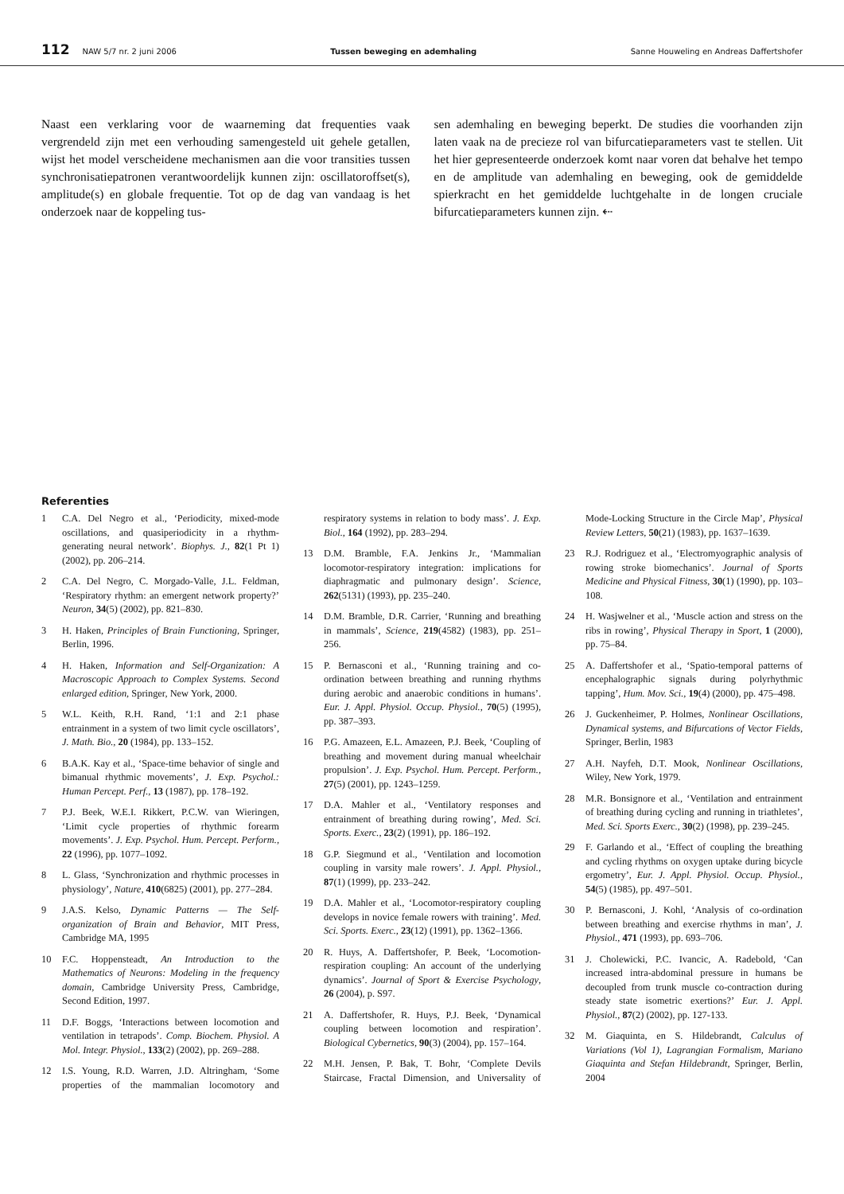112 NAW 5/7 nr. 2 juni 2006 Tussen beweging en ademhaling Sanne Houweling en Andreas Daffertshofer
Naast een verklaring voor de waarneming dat frequenties vaak vergrendeld zijn met een verhouding samengesteld uit gehele getallen, wijst het model verscheidene mechanismen aan die voor transities tussen synchronisatiepatronen verantwoordelijk kunnen zijn: oscillatoroffset(s), amplitude(s) en globale frequentie. Tot op de dag van vandaag is het onderzoek naar de koppeling tus-
sen ademhaling en beweging beperkt. De studies die voorhanden zijn laten vaak na de precieze rol van bifurcatieparameters vast te stellen. Uit het hier gepresenteerde onderzoek komt naar voren dat behalve het tempo en de amplitude van ademhaling en beweging, ook de gemiddelde spierkracht en het gemiddelde luchtgehalte in de longen cruciale bifurcatieparameters kunnen zijn. ⇠
Referenties
1 C.A. Del Negro et al., ‘Periodicity, mixed-mode oscillations, and quasiperiodicity in a rhythm-generating neural network’. Biophys. J., 82(1 Pt 1) (2002), pp. 206–214.
2 C.A. Del Negro, C. Morgado-Valle, J.L. Feldman, ‘Respiratory rhythm: an emergent network property?’ Neuron, 34(5) (2002), pp. 821–830.
3 H. Haken, Principles of Brain Functioning, Springer, Berlin, 1996.
4 H. Haken, Information and Self-Organization: A Macroscopic Approach to Complex Systems. Second enlarged edition, Springer, New York, 2000.
5 W.L. Keith, R.H. Rand, ‘1:1 and 2:1 phase entrainment in a system of two limit cycle oscillators’, J. Math. Bio., 20 (1984), pp. 133–152.
6 B.A.K. Kay et al., ‘Space-time behavior of single and bimanual rhythmic movements’, J. Exp. Psychol.: Human Percept. Perf., 13 (1987), pp. 178–192.
7 P.J. Beek, W.E.I. Rikkert, P.C.W. van Wieringen, ‘Limit cycle properties of rhythmic forearm movements’. J. Exp. Psychol. Hum. Percept. Perform., 22 (1996), pp. 1077–1092.
8 L. Glass, ‘Synchronization and rhythmic processes in physiology’, Nature, 410(6825) (2001), pp. 277–284.
9 J.A.S. Kelso, Dynamic Patterns — The Self-organization of Brain and Behavior, MIT Press, Cambridge MA, 1995
10 F.C. Hoppensteadt, An Introduction to the Mathematics of Neurons: Modeling in the frequency domain, Cambridge University Press, Cambridge, Second Edition, 1997.
11 D.F. Boggs, ‘Interactions between locomotion and ventilation in tetrapods’. Comp. Biochem. Physiol. A Mol. Integr. Physiol., 133(2) (2002), pp. 269–288.
12 I.S. Young, R.D. Warren, J.D. Altringham, ‘Some properties of the mammalian locomotory and respiratory systems in relation to body mass’. J. Exp. Biol., 164 (1992), pp. 283–294.
13 D.M. Bramble, F.A. Jenkins Jr., ‘Mammalian locomotor-respiratory integration: implications for diaphragmatic and pulmonary design’. Science, 262(5131) (1993), pp. 235–240.
14 D.M. Bramble, D.R. Carrier, ‘Running and breathing in mammals’, Science, 219(4582) (1983), pp. 251–256.
15 P. Bernasconi et al., ‘Running training and co-ordination between breathing and running rhythms during aerobic and anaerobic conditions in humans’. Eur. J. Appl. Physiol. Occup. Physiol., 70(5) (1995), pp. 387–393.
16 P.G. Amazeen, E.L. Amazeen, P.J. Beek, ‘Coupling of breathing and movement during manual wheelchair propulsion’. J. Exp. Psychol. Hum. Percept. Perform., 27(5) (2001), pp. 1243–1259.
17 D.A. Mahler et al., ‘Ventilatory responses and entrainment of breathing during rowing’, Med. Sci. Sports. Exerc., 23(2) (1991), pp. 186–192.
18 G.P. Siegmund et al., ‘Ventilation and locomotion coupling in varsity male rowers’. J. Appl. Physiol., 87(1) (1999), pp. 233–242.
19 D.A. Mahler et al., ‘Locomotor-respiratory coupling develops in novice female rowers with training’. Med. Sci. Sports. Exerc., 23(12) (1991), pp. 1362–1366.
20 R. Huys, A. Daffertshofer, P. Beek, ‘Locomotion-respiration coupling: An account of the underlying dynamics’. Journal of Sport & Exercise Psychology, 26 (2004), p. S97.
21 A. Daffertshofer, R. Huys, P.J. Beek, ‘Dynamical coupling between locomotion and respiration’. Biological Cybernetics, 90(3) (2004), pp. 157–164.
22 M.H. Jensen, P. Bak, T. Bohr, ‘Complete Devils Staircase, Fractal Dimension, and Universality of Mode-Locking Structure in the Circle Map’, Physical Review Letters, 50(21) (1983), pp. 1637–1639.
23 R.J. Rodriguez et al., ‘Electromyographic analysis of rowing stroke biomechanics’. Journal of Sports Medicine and Physical Fitness, 30(1) (1990), pp. 103–108.
24 H. Wasjwelner et al., ‘Muscle action and stress on the ribs in rowing’, Physical Therapy in Sport, 1 (2000), pp. 75–84.
25 A. Daffertshofer et al., ‘Spatio-temporal patterns of encephalographic signals during polyrhythmic tapping’, Hum. Mov. Sci., 19(4) (2000), pp. 475–498.
26 J. Guckenheimer, P. Holmes, Nonlinear Oscillations, Dynamical systems, and Bifurcations of Vector Fields, Springer, Berlin, 1983
27 A.H. Nayfeh, D.T. Mook, Nonlinear Oscillations, Wiley, New York, 1979.
28 M.R. Bonsignore et al., ‘Ventilation and entrainment of breathing during cycling and running in triathletes’, Med. Sci. Sports Exerc., 30(2) (1998), pp. 239–245.
29 F. Garlando et al., ‘Effect of coupling the breathing and cycling rhythms on oxygen uptake during bicycle ergometry’, Eur. J. Appl. Physiol. Occup. Physiol., 54(5) (1985), pp. 497–501.
30 P. Bernasconi, J. Kohl, ‘Analysis of co-ordination between breathing and exercise rhythms in man’, J. Physiol., 471 (1993), pp. 693–706.
31 J. Cholewicki, P.C. Ivancic, A. Radebold, ‘Can increased intra-abdominal pressure in humans be decoupled from trunk muscle co-contraction during steady state isometric exertions?’ Eur. J. Appl. Physiol., 87(2) (2002), pp. 127-133.
32 M. Giaquinta, en S. Hildebrandt, Calculus of Variations (Vol 1), Lagrangian Formalism, Mariano Giaquinta and Stefan Hildebrandt, Springer, Berlin, 2004